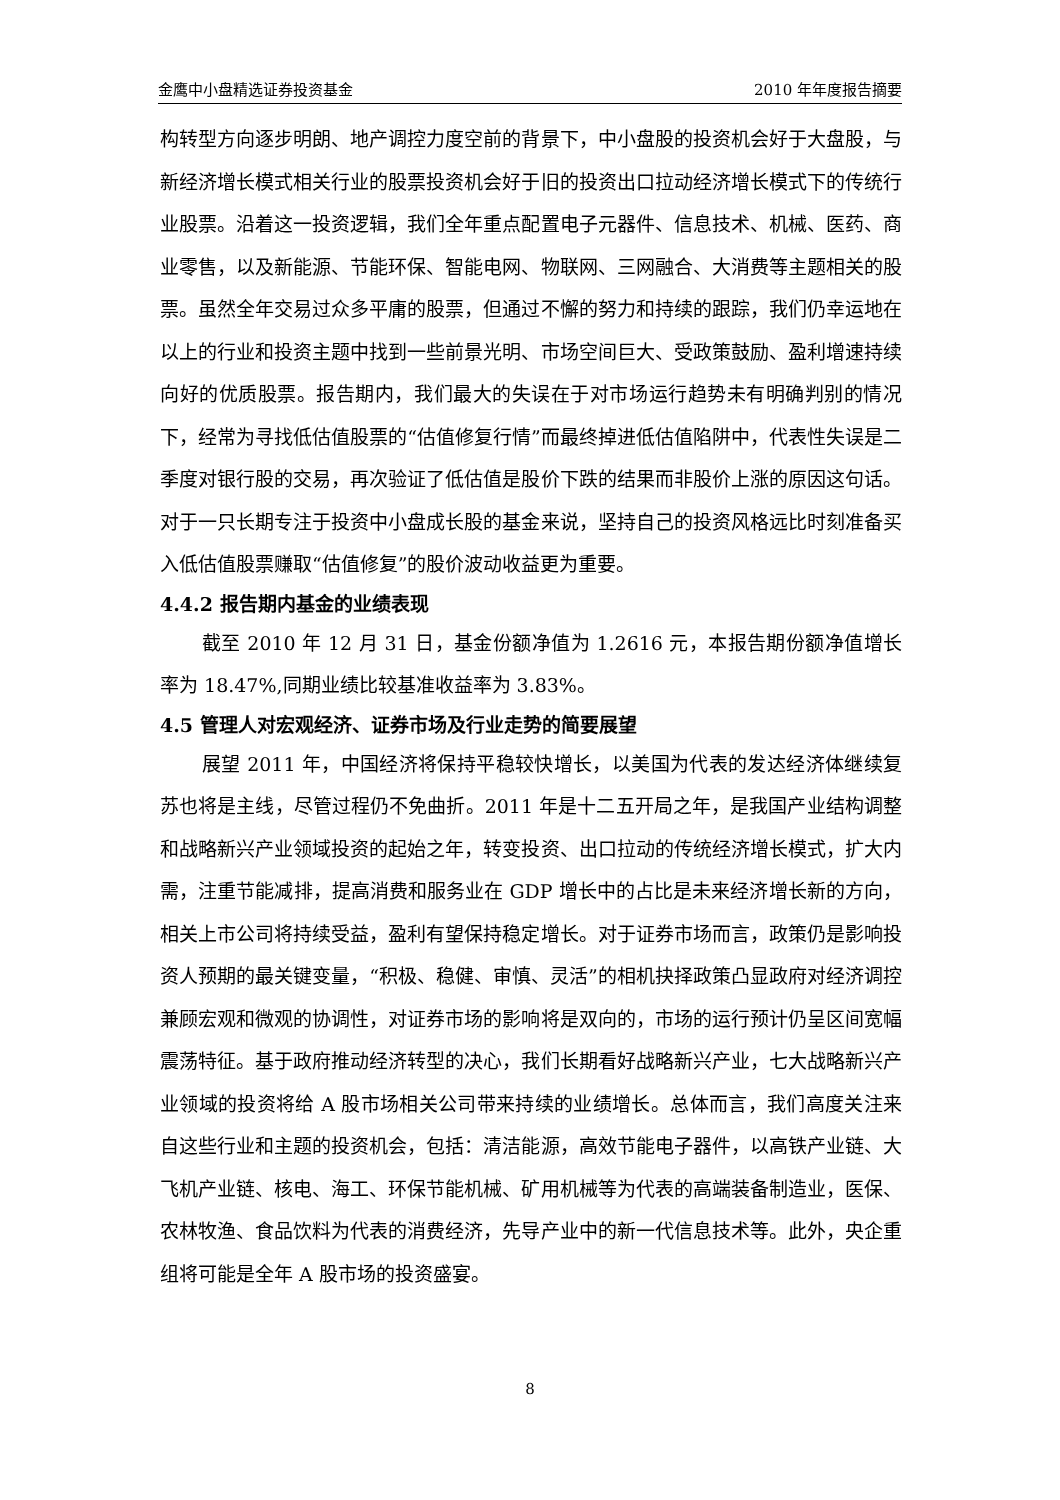金鹰中小盘精选证券投资基金 2010 年年度报告摘要
构转型方向逐步明朗、地产调控力度空前的背景下，中小盘股的投资机会好于大盘股，与新经济增长模式相关行业的股票投资机会好于旧的投资出口拉动经济增长模式下的传统行业股票。沿着这一投资逻辑，我们全年重点配置电子元器件、信息技术、机械、医药、商业零售，以及新能源、节能环保、智能电网、物联网、三网融合、大消费等主题相关的股票。虽然全年交易过众多平庸的股票，但通过不懈的努力和持续的跟踪，我们仍幸运地在以上的行业和投资主题中找到一些前景光明、市场空间巨大、受政策鼓励、盈利增速持续向好的优质股票。报告期内，我们最大的失误在于对市场运行趋势未有明确判别的情况下，经常为寻找低估值股票的“估值修复行情”而最终掉进低估值陷阱中，代表性失误是二季度对银行股的交易，再次验证了低估值是股价下跌的结果而非股价上涨的原因这句话。对于一只长期专注于投资中小盘成长股的基金来说，坚持自己的投资风格远比时刻准备买入低估值股票赚取“估值修复”的股价波动收益更为重要。
4.4.2 报告期内基金的业绩表现
截至 2010 年 12 月 31 日，基金份额净值为 1.2616 元，本报告期份额净值增长率为 18.47%,同期业绩比较基准收益率为 3.83%。
4.5 管理人对宏观经济、证券市场及行业走势的简要展望
展望 2011 年，中国经济将保持平稳较快增长，以美国为代表的发达经济体继续复苏也将是主线，尽管过程仍不免曲折。2011 年是十二五开局之年，是我国产业结构调整和战略新兴产业领域投资的起始之年，转变投资、出口拉动的传统经济增长模式，扩大内需，注重节能减排，提高消费和服务业在 GDP 增长中的占比是未来经济增长新的方向，相关上市公司将持续受益，盈利有望保持稳定增长。对于证券市场而言，政策仍是影响投资人预期的最关键变量，“积极、稳健、审慎、灵活”的相机抉择政策凸显政府对经济调控兼顾宏观和微观的协调性，对证券市场的影响将是双向的，市场的运行预计仍呈区间宽幅震荡特征。基于政府推动经济转型的决心，我们长期看好战略新兴产业，七大战略新兴产业领域的投资将给 A 股市场相关公司带来持续的业绩增长。总体而言，我们高度关注来自这些行业和主题的投资机会，包括：清洁能源，高效节能电子器件，以高铁产业链、大飞机产业链、核电、海工、环保节能机械、矿用机械等为代表的高端装备制造业，医保、农林牧渔、食品饮料为代表的消费经济，先导产业中的新一代信息技术等。此外，央企重组将可能是全年 A 股市场的投资盛宴。
8